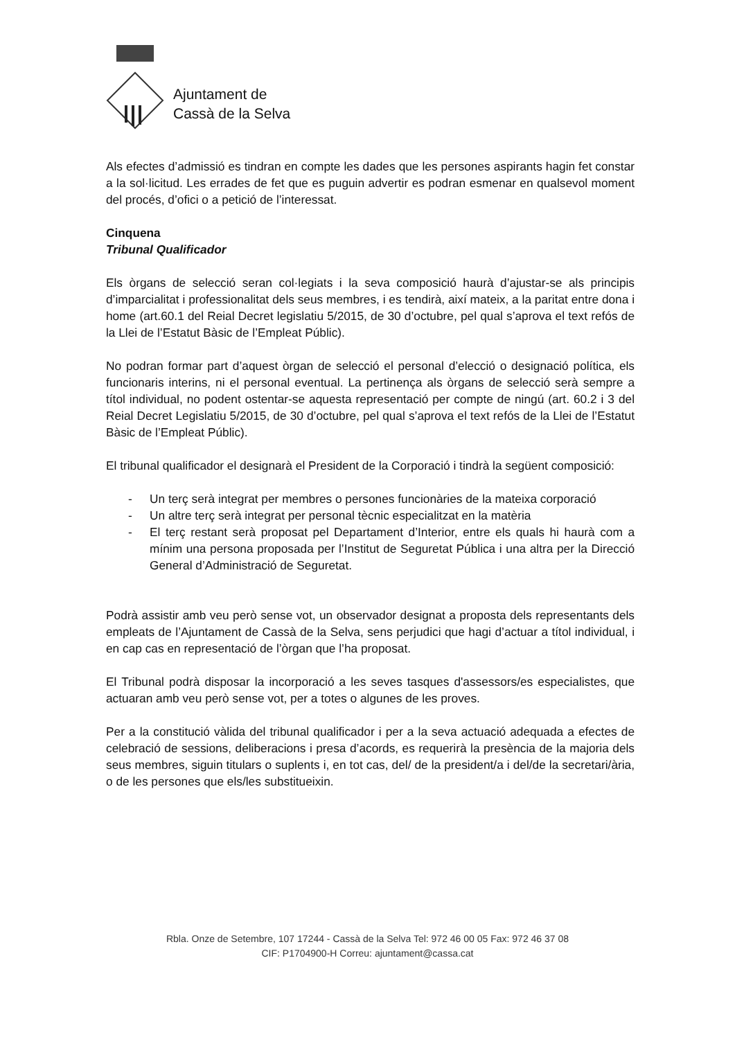Ajuntament de
Cassà de la Selva
Als efectes d’admissió es tindran en compte les dades que les persones aspirants hagin fet constar a la sol·licitud. Les errades de fet que es puguin advertir es podran esmenar en qualsevol moment del procés, d’ofici o a petició de l’interessat.
Cinquena
Tribunal Qualificador
Els òrgans de selecció seran col·legiats i la seva composició haurà d’ajustar-se als principis d’imparcialitat i professionalitat dels seus membres, i es tendirà, així mateix, a la paritat entre dona i home (art.60.1 del Reial Decret legislatiu 5/2015, de 30 d’octubre, pel qual s’aprova el text refós de la Llei de l’Estatut Bàsic de l’Empleat Públic).
No podran formar part d’aquest òrgan de selecció el personal d’elecció o designació política, els funcionaris interins, ni el personal eventual. La pertinença als òrgans de selecció serà sempre a títol individual, no podent ostentar-se aquesta representació per compte de ningú (art. 60.2 i 3 del Reial Decret Legislatiu 5/2015, de 30 d’octubre, pel qual s’aprova el text refós de la Llei de l’Estatut Bàsic de l’Empleat Públic).
El tribunal qualificador el designarà el President de la Corporació i tindrà la següent composició:
- Un terç serà integrat per membres o persones funcionàries de la mateixa corporació
- Un altre terç serà integrat per personal tècnic especialitzat en la matèria
- El terç restant serà proposat pel Departament d’Interior, entre els quals hi haurà com a mínim una persona proposada per l’Institut de Seguretat Pública i una altra per la Direcció General d’Administració de Seguretat.
Podrà assistir amb veu però sense vot, un observador designat a proposta dels representants dels empleats de l’Ajuntament de Cassà de la Selva, sens perjudici que hagi d’actuar a títol individual, i en cap cas en representació de l’òrgan que l’ha proposat.
El Tribunal podrà disposar la incorporació a les seves tasques d'assessors/es especialistes, que actuaran amb veu però sense vot, per a totes o algunes de les proves.
Per a la constitució vàlida del tribunal qualificador i per a la seva actuació adequada a efectes de celebració de sessions, deliberacions i presa d’acords, es requerirà la presència de la majoria dels seus membres, siguin titulars o suplents i, en tot cas, del/ de la president/a i del/de la secretari/ària, o de les persones que els/les substitueixin.
Rbla. Onze de Setembre, 107 17244 - Cassà de la Selva Tel: 972 46 00 05 Fax: 972 46 37 08
CIF: P1704900-H Correu: ajuntament@cassa.cat